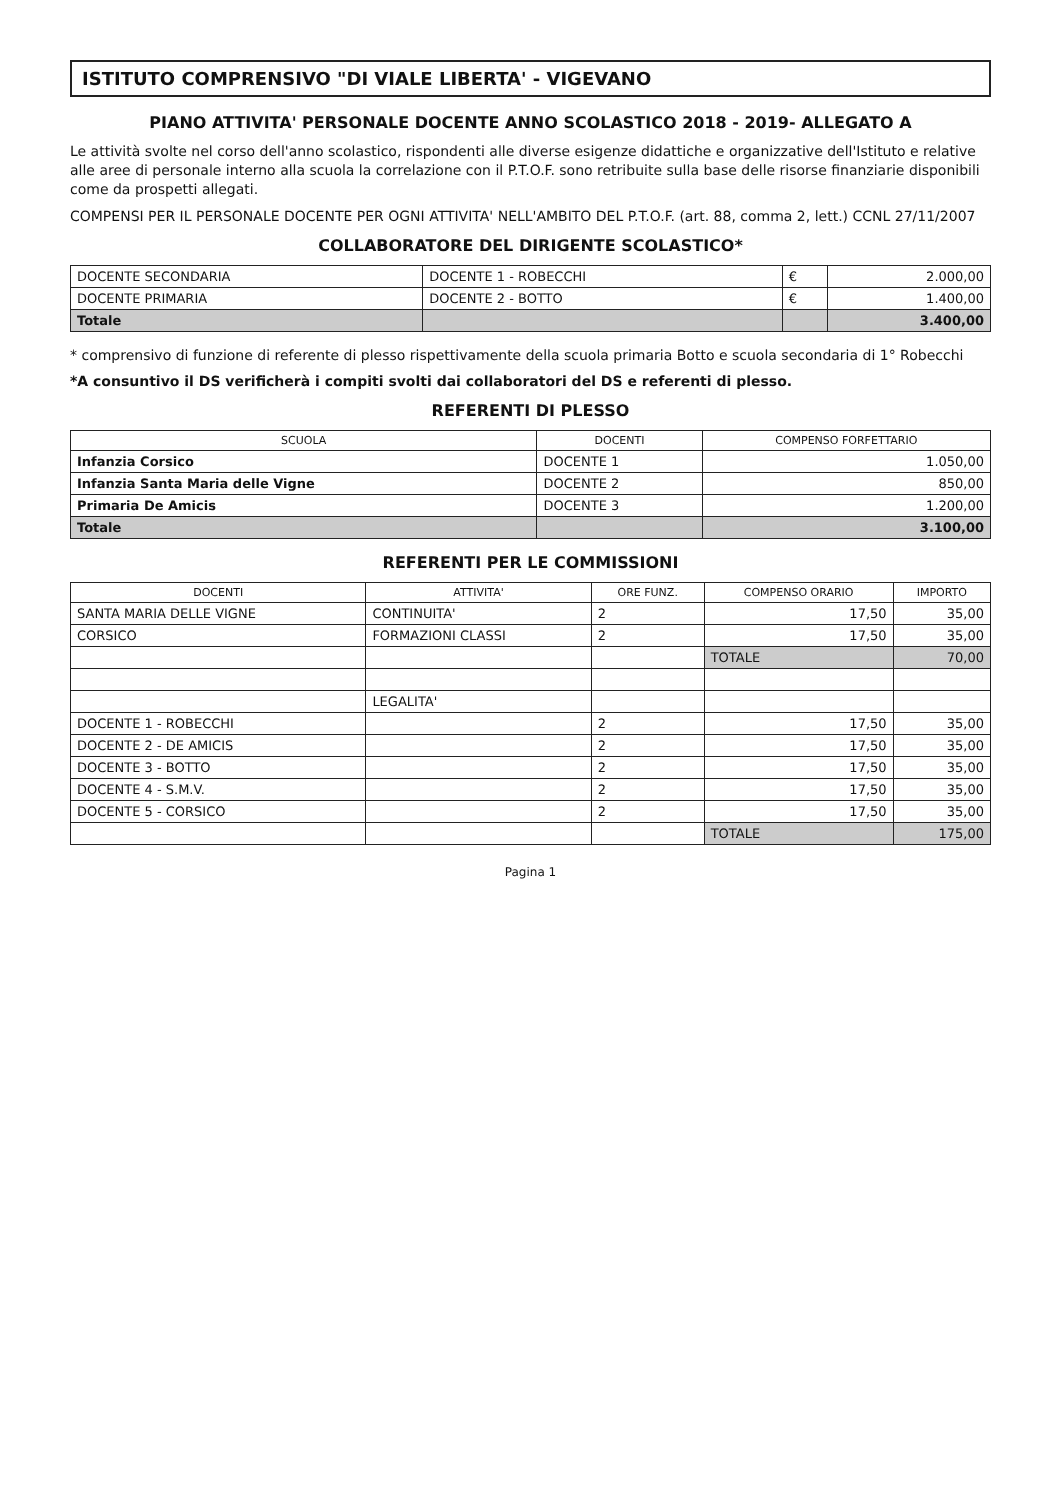ISTITUTO COMPRENSIVO "DI VIALE LIBERTA' - VIGEVANO
PIANO ATTIVITA' PERSONALE DOCENTE ANNO SCOLASTICO 2018 - 2019- ALLEGATO A
Le attività svolte nel corso dell'anno scolastico, rispondenti alle diverse esigenze didattiche e organizzative dell'Istituto e relative alle aree di personale interno alla scuola la correlazione con il P.T.O.F. sono retribuite sulla base delle risorse finanziarie disponibili come da prospetti allegati.
COMPENSI PER IL PERSONALE DOCENTE PER OGNI ATTIVITA' NELL'AMBITO DEL P.T.O.F. (art. 88, comma 2, lett.) CCNL 27/11/2007
COLLABORATORE DEL DIRIGENTE SCOLASTICO*
| DOCENTE SECONDARIA | DOCENTE 1 - ROBECCHI | € | 2.000,00 |
| DOCENTE PRIMARIA | DOCENTE 2 - BOTTO | € | 1.400,00 |
| Totale | | | 3.400,00 |
* comprensivo di funzione di referente di plesso rispettivamente della scuola primaria Botto e scuola secondaria di 1° Robecchi
*A consuntivo il DS verificherà i compiti svolti dai collaboratori del DS e referenti di plesso.
REFERENTI DI PLESSO
| SCUOLA | DOCENTI | COMPENSO FORFETTARIO |
| --- | --- | --- |
| Infanzia Corsico | DOCENTE 1 | 1.050,00 |
| Infanzia Santa Maria delle Vigne | DOCENTE 2 | 850,00 |
| Primaria De Amicis | DOCENTE 3 | 1.200,00 |
| Totale | | 3.100,00 |
REFERENTI PER LE COMMISSIONI
| DOCENTI | ATTIVITA' | ORE FUNZ. | COMPENSO ORARIO | IMPORTO |
| --- | --- | --- | --- | --- |
| SANTA MARIA DELLE VIGNE | CONTINUITA' | 2 | 17,50 | 35,00 |
| CORSICO | FORMAZIONI CLASSI | 2 | 17,50 | 35,00 |
| | | | TOTALE | 70,00 |
| | LEGALITA' | | | |
| DOCENTE 1 - ROBECCHI | | 2 | 17,50 | 35,00 |
| DOCENTE 2 - DE AMICIS | | 2 | 17,50 | 35,00 |
| DOCENTE 3 - BOTTO | | 2 | 17,50 | 35,00 |
| DOCENTE 4 - S.M.V. | | 2 | 17,50 | 35,00 |
| DOCENTE 5 - CORSICO | | 2 | 17,50 | 35,00 |
| | | | TOTALE | 175,00 |
Pagina 1